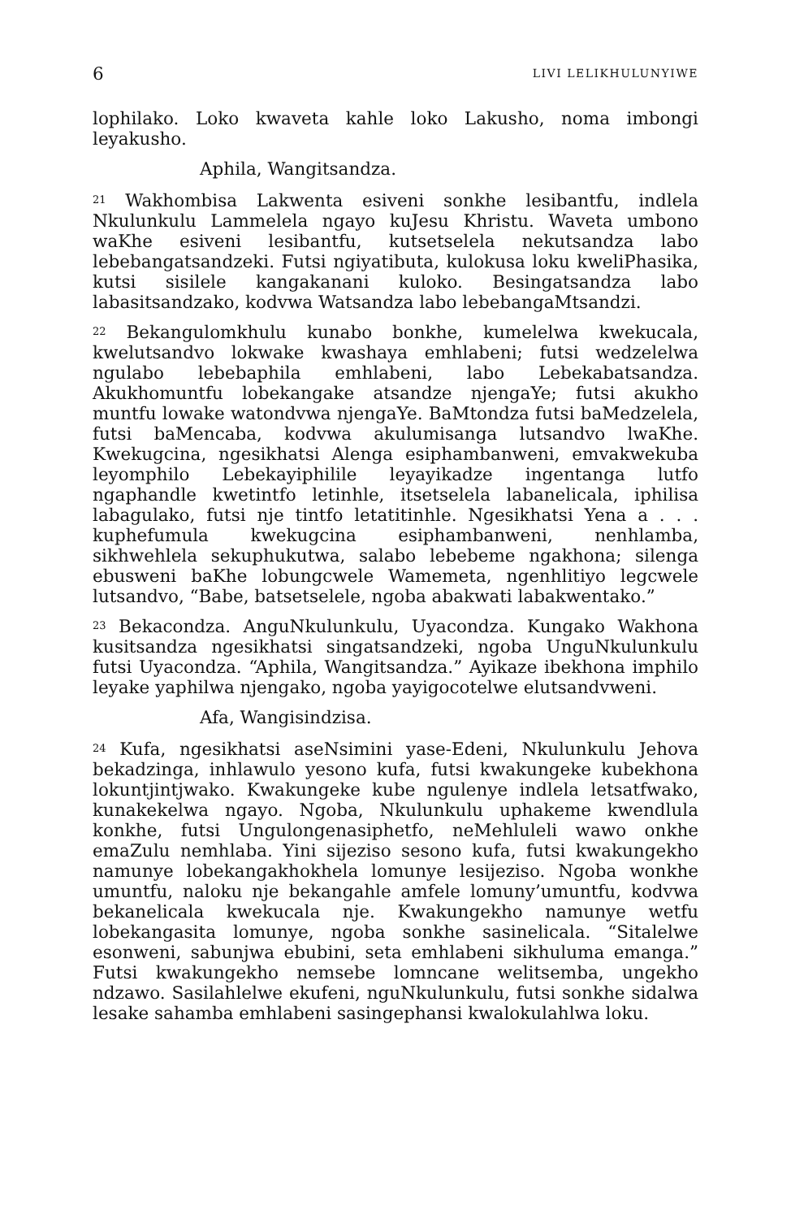6 LIVI LELIKHULUNYIWE
lophilako. Loko kwaveta kahle loko Lakusho, noma imbongi leyakusho.
Aphila, Wangitsandza.
<sup>21</sup> Wakhombisa Lakwenta esiveni sonkhe lesibantfu, indlela Nkulunkulu Lammelela ngayo kuJesu Khristu. Waveta umbono waKhe esiveni lesibantfu, kutsetselela nekutsandza labo lebebangatsandzeki. Futsi ngiyatibuta, kulokusa loku kweliPhasika, kutsi sisilele kangakanani kuloko. Besingatsandza labo labasitsandzako, kodvwa Watsandza labo lebebangaMtsandzi.
<sup>22</sup> Bekangulomkhulu kunabo bonkhe, kumelelwa kwekucala, kwelutsandvo lokwake kwashaya emhlabeni; futsi wedzelelwa ngulabo lebebaphila emhlabeni, labo Lebekabatsandza. Akukhomuntfu lobekangake atsandze njengaYe; futsi akukho muntfu lowake watondvwa njengaYe. BaMtondza futsi baMedzelela, futsi baMencaba, kodvwa akulumisanga lutsandvo lwaKhe. Kwekugcina, ngesikhatsi Alenga esiphambanweni, emvakwekuba leyomphilo Lebekayiphilile leyayikadze ingentanga lutfo ngaphandle kwetintfo letinhle, itsetselela labanelicala, iphilisa labagulako, futsi nje tintfo letatitinhle. Ngesikhatsi Yena a . . . kuphefumula kwekugcina esiphambanweni, nenhlamba, sikhwehlela sekuphukutwa, salabo lebebeme ngakhona; silenga ebusweni baKhe lobungcwele Wamemeta, ngenhlitiyo legcwele lutsandvo, “Babe, batsetselele, ngoba abakwati labakwentako.”
<sup>23</sup> Bekacondza. AnguNkulunkulu, Uyacondza. Kungako Wakhona kusitsandza ngesikhatsi singatsandzeki, ngoba UnguNkulunkulu futsi Uyacondza. “Aphila, Wangitsandza.” Ayikaze ibekhona imphilo leyake yaphilwa njengako, ngoba yayigocotelwe elutsandvweni.
Afa, Wangisindzisa.
<sup>24</sup> Kufa, ngesikhatsi aseNsimini yase-Edeni, Nkulunkulu Jehova bekadzinga, inhlawulo yesono kufa, futsi kwakungeke kubekhona lokuntjintjwako. Kwakungeke kube ngulenye indlela letsatfwako, kunakekelwa ngayo. Ngoba, Nkulunkulu uphakeme kwendlula konkhe, futsi Ungulongenasiphetfo, neMehluleli wawo onkhe emaZulu nemhlaba. Yini sijeziso sesono kufa, futsi kwakungekho namunye lobekangakhokhela lomunye lesijeziso. Ngoba wonkhe umuntfu, naloku nje bekangahle amfele lomuny’umuntfu, kodvwa bekanelicala kwekucala nje. Kwakungekho namunye wetfu lobekangasita lomunye, ngoba sonkhe sasinelicala. “Sitalelwe esonweni, sabunjwa ebubini, seta emhlabeni sikhuluma emanga.” Futsi kwakungekho nemsebe lomncane welitsemba, ungekho ndzawo. Sasilahlelwe ekufeni, nguNkulunkulu, futsi sonkhe sidalwa lesake sahamba emhlabeni sasingephansi kwalokulahlwa loku.